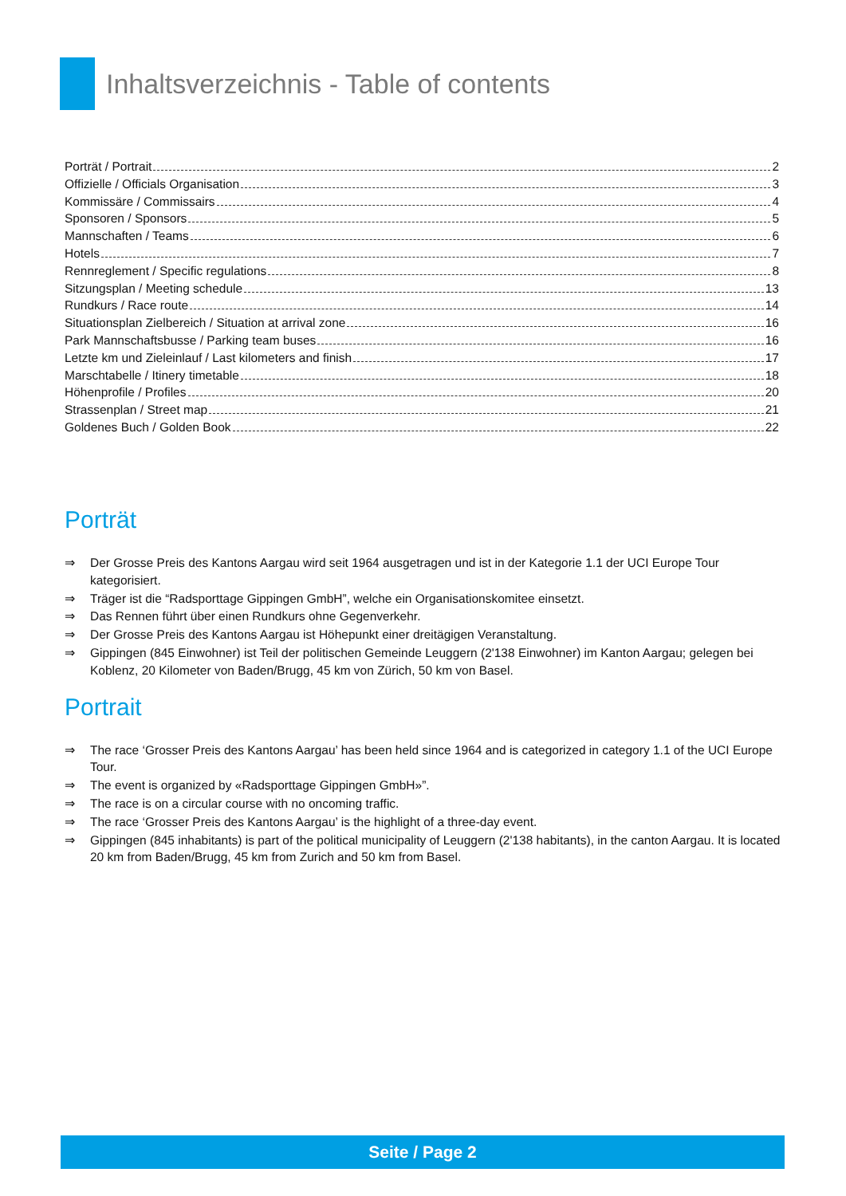Inhaltsverzeichnis - Table of contents
Porträt / Portrait 2
Offizielle / Officials Organisation 3
Kommissäre / Commissairs 4
Sponsoren / Sponsors 5
Mannschaften / Teams 6
Hotels 7
Rennreglement / Specific regulations 8
Sitzungsplan / Meeting schedule 13
Rundkurs / Race route 14
Situationsplan Zielbereich / Situation at arrival zone 16
Park Mannschaftsbusse / Parking team buses 16
Letzte km und Zieleinlauf / Last kilometers and finish 17
Marschtabelle / Itinery timetable 18
Höhenprofile / Profiles 20
Strassenplan / Street map 21
Goldenes Buch / Golden Book 22
Porträt
⇒ Der Grosse Preis des Kantons Aargau wird seit 1964 ausgetragen und ist in der Kategorie 1.1 der UCI Europe Tour kategorisiert.
⇒ Träger ist die “Radsporttage Gippingen GmbH”, welche ein Organisationskomitee einsetzt.
⇒ Das Rennen führt über einen Rundkurs ohne Gegenverkehr.
⇒ Der Grosse Preis des Kantons Aargau ist Höhepunkt einer dreitägigen Veranstaltung.
⇒ Gippingen (845 Einwohner) ist Teil der politischen Gemeinde Leuggern (2'138 Einwohner) im Kanton Aargau; gelegen bei Koblenz, 20 Kilometer von Baden/Brugg, 45 km von Zürich, 50 km von Basel.
Portrait
⇒ The race ‘Grosser Preis des Kantons Aargau’ has been held since 1964 and is categorized in category 1.1 of the UCI Europe Tour.
⇒ The event is organized by «Radsporttage Gippingen GmbH»”.
⇒ The race is on a circular course with no oncoming traffic.
⇒ The race ‘Grosser Preis des Kantons Aargau’ is the highlight of a three-day event.
⇒ Gippingen (845 inhabitants) is part of the political municipality of Leuggern (2'138 habitants), in the canton Aargau. It is located 20 km from Baden/Brugg, 45 km from Zurich and 50 km from Basel.
Seite / Page 2